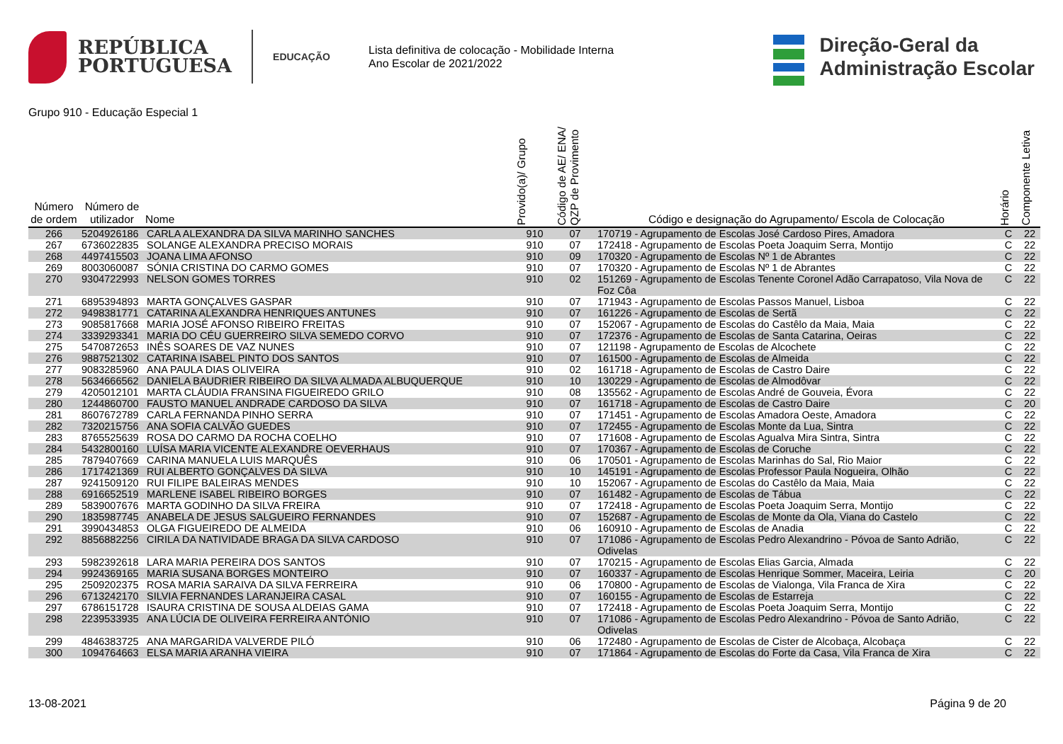REPÚBLICA
PORTUGUESA
EDUCAÇÃO
Lista definitiva de colocação - Mobilidade Interna
Ano Escolar de 2021/2022
Direção‑Geral da
Administração Escolar
Grupo 910 - Educação Especial 1
| Número de ordem | Número de utilizador | Nome | Provido(a)/ Grupo | Código de AE/ ENA/ QZP de Provimento | Código e designação do Agrupamento/ Escola de Colocação | Horário | Componente Letiva |
| --- | --- | --- | --- | --- | --- | --- | --- |
| 266 | 5204926186 | CARLA ALEXANDRA DA SILVA MARINHO SANCHES | 910 | 07 | 170719 - Agrupamento de Escolas José Cardoso Pires, Amadora | C | 22 |
| 267 | 6736022835 | SOLANGE ALEXANDRA PRECISO MORAIS | 910 | 07 | 172418 - Agrupamento de Escolas Poeta Joaquim Serra, Montijo | C | 22 |
| 268 | 4497415503 | JOANA LIMA AFONSO | 910 | 09 | 170320 - Agrupamento de Escolas Nº 1 de Abrantes | C | 22 |
| 269 | 8003060087 | SÓNIA CRISTINA DO CARMO GOMES | 910 | 07 | 170320 - Agrupamento de Escolas Nº 1 de Abrantes | C | 22 |
| 270 | 9304722993 | NELSON GOMES TORRES | 910 | 02 | 151269 - Agrupamento de Escolas Tenente Coronel Adão Carrapatoso, Vila Nova de Foz Côa | C | 22 |
| 271 | 6895394893 | MARTA GONÇALVES GASPAR | 910 | 07 | 171943 - Agrupamento de Escolas Passos Manuel, Lisboa | C | 22 |
| 272 | 9498381771 | CATARINA ALEXANDRA HENRIQUES ANTUNES | 910 | 07 | 161226 - Agrupamento de Escolas de Sertã | C | 22 |
| 273 | 9085817668 | MARIA JOSÉ AFONSO RIBEIRO FREITAS | 910 | 07 | 152067 - Agrupamento de Escolas do Castêlo da Maia, Maia | C | 22 |
| 274 | 3339293341 | MARIA DO CÉU GUERREIRO SILVA SEMEDO CORVO | 910 | 07 | 172376 - Agrupamento de Escolas de Santa Catarina, Oeiras | C | 22 |
| 275 | 5470872653 | INÊS SOARES DE VAZ NUNES | 910 | 07 | 121198 - Agrupamento de Escolas de Alcochete | C | 22 |
| 276 | 9887521302 | CATARINA ISABEL PINTO DOS SANTOS | 910 | 07 | 161500 - Agrupamento de Escolas de Almeida | C | 22 |
| 277 | 9083285960 | ANA PAULA DIAS OLIVEIRA | 910 | 02 | 161718 - Agrupamento de Escolas de Castro Daire | C | 22 |
| 278 | 5634666562 | DANIELA BAUDRIER RIBEIRO DA SILVA ALMADA ALBUQUERQUE | 910 | 10 | 130229 - Agrupamento de Escolas de Almodôvar | C | 22 |
| 279 | 4205012101 | MARTA CLÁUDIA FRANSINA FIGUEIREDO GRILO | 910 | 08 | 135562 - Agrupamento de Escolas André de Gouveia, Évora | C | 22 |
| 280 | 1244860700 | FAUSTO MANUEL ANDRADE CARDOSO DA SILVA | 910 | 07 | 161718 - Agrupamento de Escolas de Castro Daire | C | 20 |
| 281 | 8607672789 | CARLA FERNANDA PINHO SERRA | 910 | 07 | 171451 - Agrupamento de Escolas Amadora Oeste, Amadora | C | 22 |
| 282 | 7320215756 | ANA SOFIA CALVÃO GUEDES | 910 | 07 | 172455 - Agrupamento de Escolas Monte da Lua, Sintra | C | 22 |
| 283 | 8765525639 | ROSA DO CARMO DA ROCHA COELHO | 910 | 07 | 171608 - Agrupamento de Escolas Agualva Mira Sintra, Sintra | C | 22 |
| 284 | 5432800160 | LUÍSA MARIA VICENTE ALEXANDRE OEVERHAUS | 910 | 07 | 170367 - Agrupamento de Escolas de Coruche | C | 22 |
| 285 | 7879407669 | CARINA MANUELA LUIS MARQUÊS | 910 | 06 | 170501 - Agrupamento de Escolas Marinhas do Sal, Rio Maior | C | 22 |
| 286 | 1717421369 | RUI ALBERTO GONÇALVES DA SILVA | 910 | 10 | 145191 - Agrupamento de Escolas Professor Paula Nogueira, Olhão | C | 22 |
| 287 | 9241509120 | RUI FILIPE BALEIRAS MENDES | 910 | 10 | 152067 - Agrupamento de Escolas do Castêlo da Maia, Maia | C | 22 |
| 288 | 6916652519 | MARLENE ISABEL RIBEIRO BORGES | 910 | 07 | 161482 - Agrupamento de Escolas de Tábua | C | 22 |
| 289 | 5839007676 | MARTA GODINHO DA SILVA FREIRA | 910 | 07 | 172418 - Agrupamento de Escolas Poeta Joaquim Serra, Montijo | C | 22 |
| 290 | 1835987745 | ANABELA DE JESUS SALGUEIRO FERNANDES | 910 | 07 | 152687 - Agrupamento de Escolas de Monte da Ola, Viana do Castelo | C | 22 |
| 291 | 3990434853 | OLGA FIGUEIREDO DE ALMEIDA | 910 | 06 | 160910 - Agrupamento de Escolas de Anadia | C | 22 |
| 292 | 8856882256 | CIRILA DA NATIVIDADE BRAGA DA SILVA CARDOSO | 910 | 07 | 171086 - Agrupamento de Escolas Pedro Alexandrino - Póvoa de Santo Adrião, Odivelas | C | 22 |
| 293 | 5982392618 | LARA MARIA PEREIRA DOS SANTOS | 910 | 07 | 170215 - Agrupamento de Escolas Elias Garcia, Almada | C | 22 |
| 294 | 9924369165 | MARIA SUSANA BORGES MONTEIRO | 910 | 07 | 160337 - Agrupamento de Escolas Henrique Sommer, Maceira, Leiria | C | 20 |
| 295 | 2509202375 | ROSA MARIA SARAIVA DA SILVA FERREIRA | 910 | 06 | 170800 - Agrupamento de Escolas de Vialonga, Vila Franca de Xira | C | 22 |
| 296 | 6713242170 | SILVIA FERNANDES LARANJEIRA CASAL | 910 | 07 | 160155 - Agrupamento de Escolas de Estarreja | C | 22 |
| 297 | 6786151728 | ISAURA CRISTINA DE SOUSA ALDEIAS GAMA | 910 | 07 | 172418 - Agrupamento de Escolas Poeta Joaquim Serra, Montijo | C | 22 |
| 298 | 2239533935 | ANA LÚCIA DE OLIVEIRA FERREIRA ANTÓNIO | 910 | 07 | 171086 - Agrupamento de Escolas Pedro Alexandrino - Póvoa de Santo Adrião, Odivelas | C | 22 |
| 299 | 4846383725 | ANA MARGARIDA VALVERDE PILÓ | 910 | 06 | 172480 - Agrupamento de Escolas de Cister de Alcobaça, Alcobaça | C | 22 |
| 300 | 1094764663 | ELSA MARIA ARANHA VIEIRA | 910 | 07 | 171864 - Agrupamento de Escolas do Forte da Casa, Vila Franca de Xira | C | 22 |
13-08-2021 Página 9 de 20